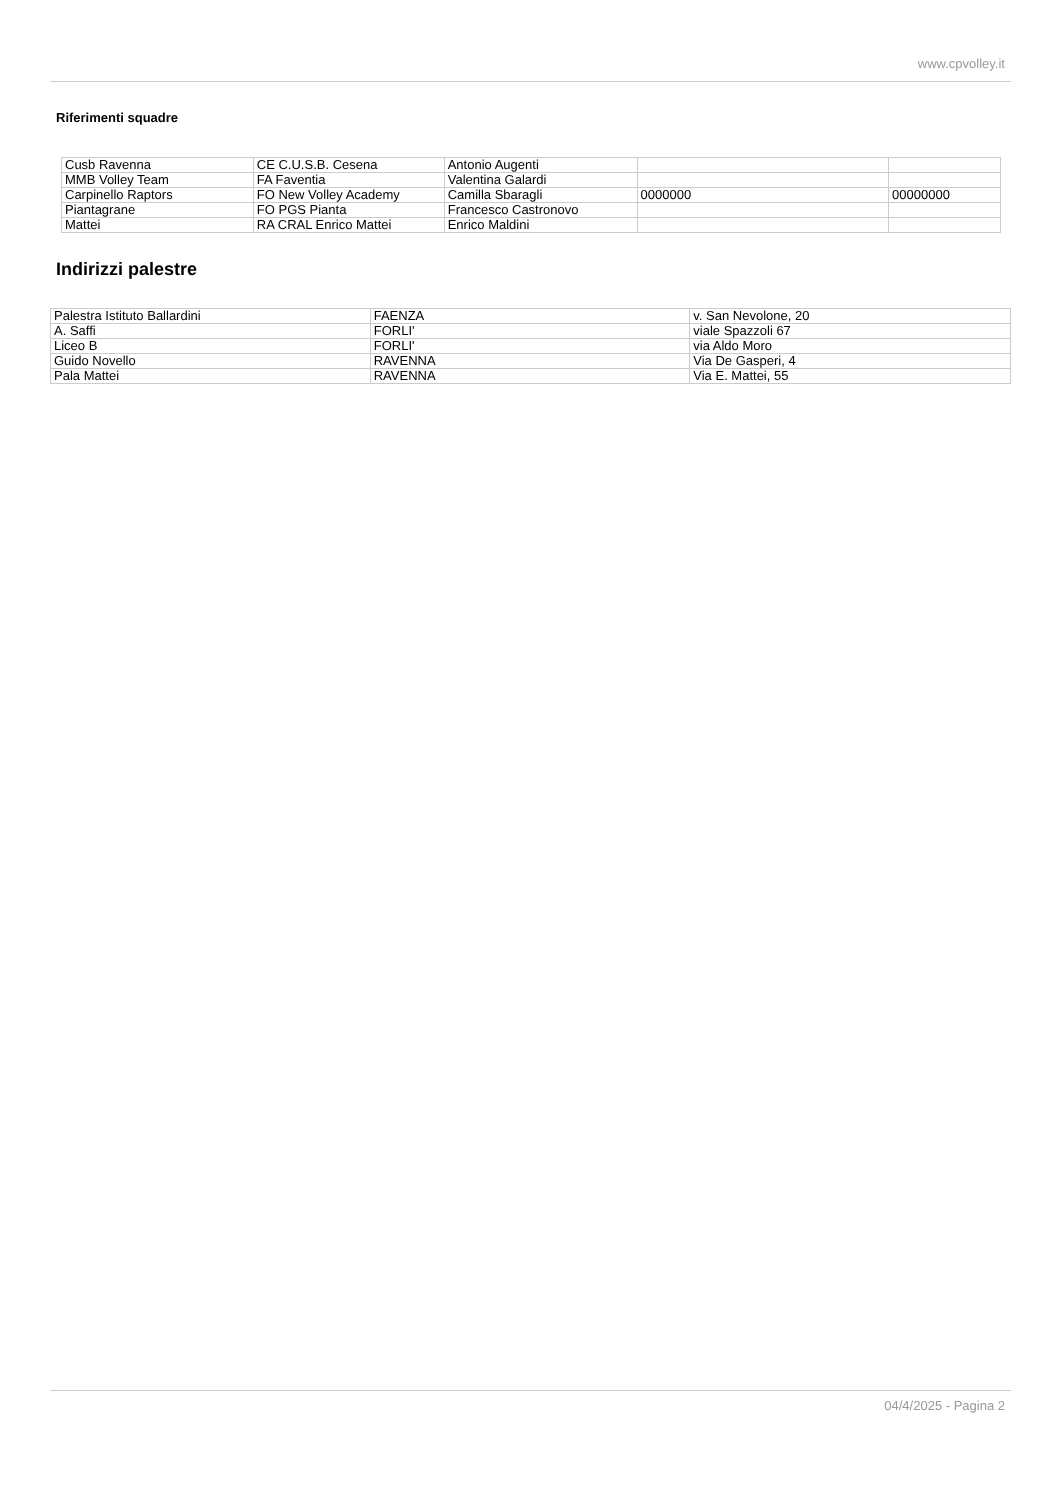www.cpvolley.it
Riferimenti squadre
| Cusb Ravenna | CE C.U.S.B. Cesena | Antonio Augenti | | |
| MMB Volley Team | FA Faventia | Valentina Galardi | | |
| Carpinello Raptors | FO New Volley Academy | Camilla Sbaragli | 0000000 | 00000000 |
| Piantagrane | FO PGS Pianta | Francesco Castronovo | | |
| Mattei | RA CRAL Enrico Mattei | Enrico Maldini | | |
Indirizzi palestre
| Palestra Istituto Ballardini | FAENZA | v. San Nevolone, 20 |
| A. Saffi | FORLI' | viale Spazzoli 67 |
| Liceo B | FORLI' | via Aldo Moro |
| Guido Novello | RAVENNA | Via De Gasperi, 4 |
| Pala Mattei | RAVENNA | Via E. Mattei, 55 |
04/4/2025 - Pagina 2